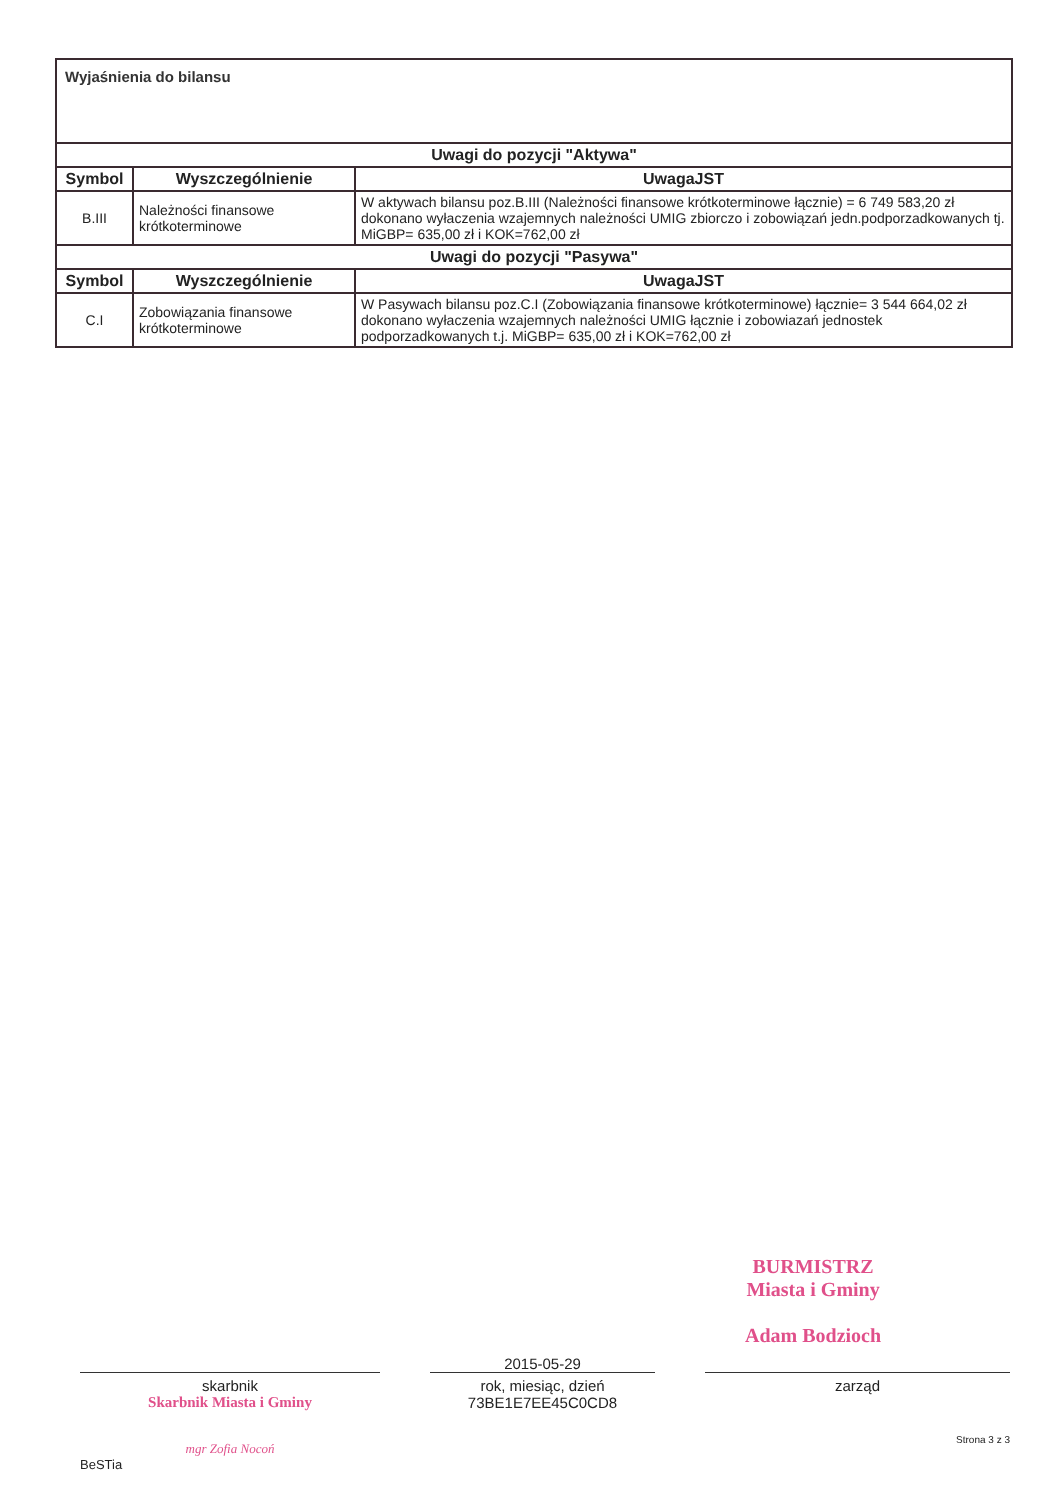| Wyjaśnienia do bilansu | | |
| --- | --- | --- |
| Uwagi do pozycji "Aktywa" | | |
| Symbol | Wyszczególnienie | UwagaJST |
| B.III | Należności finansowe krótkoterminowe | W aktywach bilansu poz.B.III (Należności finansowe krótkoterminowe łącznie) = 6 749 583,20 zł dokonano wyłaczenia wzajemnych należności UMIG zbiorczo i zobowiązań jedn.podporzadkowanych tj. MiGBP= 635,00 zł i KOK=762,00 zł |
| Uwagi do pozycji "Pasywa" | | |
| Symbol | Wyszczególnienie | UwagaJST |
| C.I | Zobowiązania finansowe krótkoterminowe | W Pasywach bilansu poz.C.I (Zobowiązania finansowe krótkoterminowe) łącznie= 3 544 664,02 zł dokonano wyłaczenia wzajemnych należności UMIG łącznie i zobowiazań jednostek podporzadkowanych t.j. MiGBP= 635,00 zł i KOK=762,00 zł |
BURMISTRZ
Miasta i Gminy
Adam Bodzioch
skarbnik
Skarbnik Miasta i Gminy
mgr Zofia Nocoń
BeSTia
2015-05-29
rok, miesiąc, dzień
73BE1E7EE45C0CD8
zarząd
Strona 3 z 3